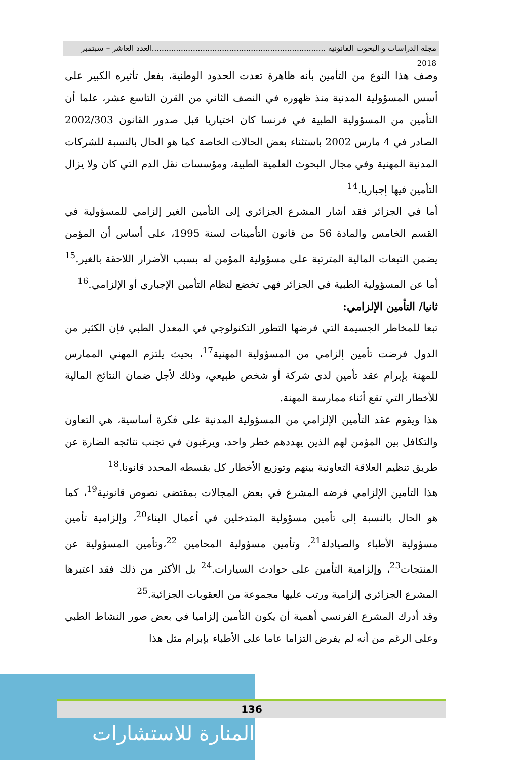مجلة الدراسات و البحوث القانونية ........................................................................العدد العاشر – سبتمبر 2018
وصف هذا النوع من التأمين بأنه ظاهرة تعدت الحدود الوطنية، بفعل تأثيره الكبير على أسس المسؤولية المدنية منذ ظهوره في النصف الثاني من القرن التاسع عشر، علما أن التأمين من المسؤولية الطبية في فرنسا كان اختياريا قبل صدور القانون 2002/303 الصادر في 4 مارس 2002 باستثناء بعض الحالات الخاصة كما هو الحال بالنسبة للشركات المدنية المهنية وفي مجال البحوث العلمية الطبية، ومؤسسات نقل الدم التي كان ولا يزال التأمين فيها إجباريا.<sup>14</sup>
أما في الجزائر فقد أشار المشرع الجزائري إلى التأمين الغير إلزامي للمسؤولية في القسم الخامس والمادة 56 من قانون التأمينات لسنة 1995، على أساس أن المؤمن يضمن التبعات المالية المترتبة على مسؤولية المؤمن له بسبب الأضرار اللاحقة بالغير.<sup>15</sup> أما عن المسؤولية الطبية في الجزائر فهي تخضع لنظام التأمين الإجباري أو الإلزامي.<sup>16</sup>
ثانيا/ التأمين الإلزامي:
تبعا للمخاطر الجسيمة التي فرضها التطور التكنولوجي في المعدل الطبي فإن الكثير من الدول فرضت تأمين إلزامي من المسؤولية المهنية<sup>17</sup>، بحيث يلتزم المهني الممارس للمهنة بإبرام عقد تأمين لدى شركة أو شخص طبيعي، وذلك لأجل ضمان النتائج المالية للأخطار التي تقع أثناء ممارسة المهنة.
هذا ويقوم عقد التأمين الإلزامي من المسؤولية المدنية على فكرة أساسية، هي التعاون والتكافل بين المؤمن لهم الذين يهددهم خطر واحد، ويرغبون في تجنب نتائجه الضارة عن طريق تنظيم العلاقة التعاونية بينهم وتوزيع الأخطار كل بقسطه المحدد قانونا.<sup>18</sup>
هذا التأمين الإلزامي فرضه المشرع في بعض المجالات بمقتضى نصوص قانونية<sup>19</sup>، كما هو الحال بالنسبة إلى تأمين مسؤولية المتدخلين في أعمال البناء<sup>20</sup>، وإلزامية تأمين مسؤولية الأطباء والصيادلة<sup>21</sup>، وتأمين مسؤولية المحامين <sup>22</sup>،وتأمين المسؤولية عن المنتجات<sup>23</sup>، وإلزامية التأمين على حوادث السيارات.<sup>24</sup> بل الأكثر من ذلك فقد اعتبرها المشرع الجزائري إلزامية ورتب عليها مجموعة من العقوبات الجزائية.<sup>25</sup>
وقد أدرك المشرع الفرنسي أهمية أن يكون التأمين إلزاميا في بعض صور النشاط الطبي وعلى الرغم من أنه لم يفرض التزاما عاما على الأطباء بإبرام مثل هذا
المنارة للاستشارات
136